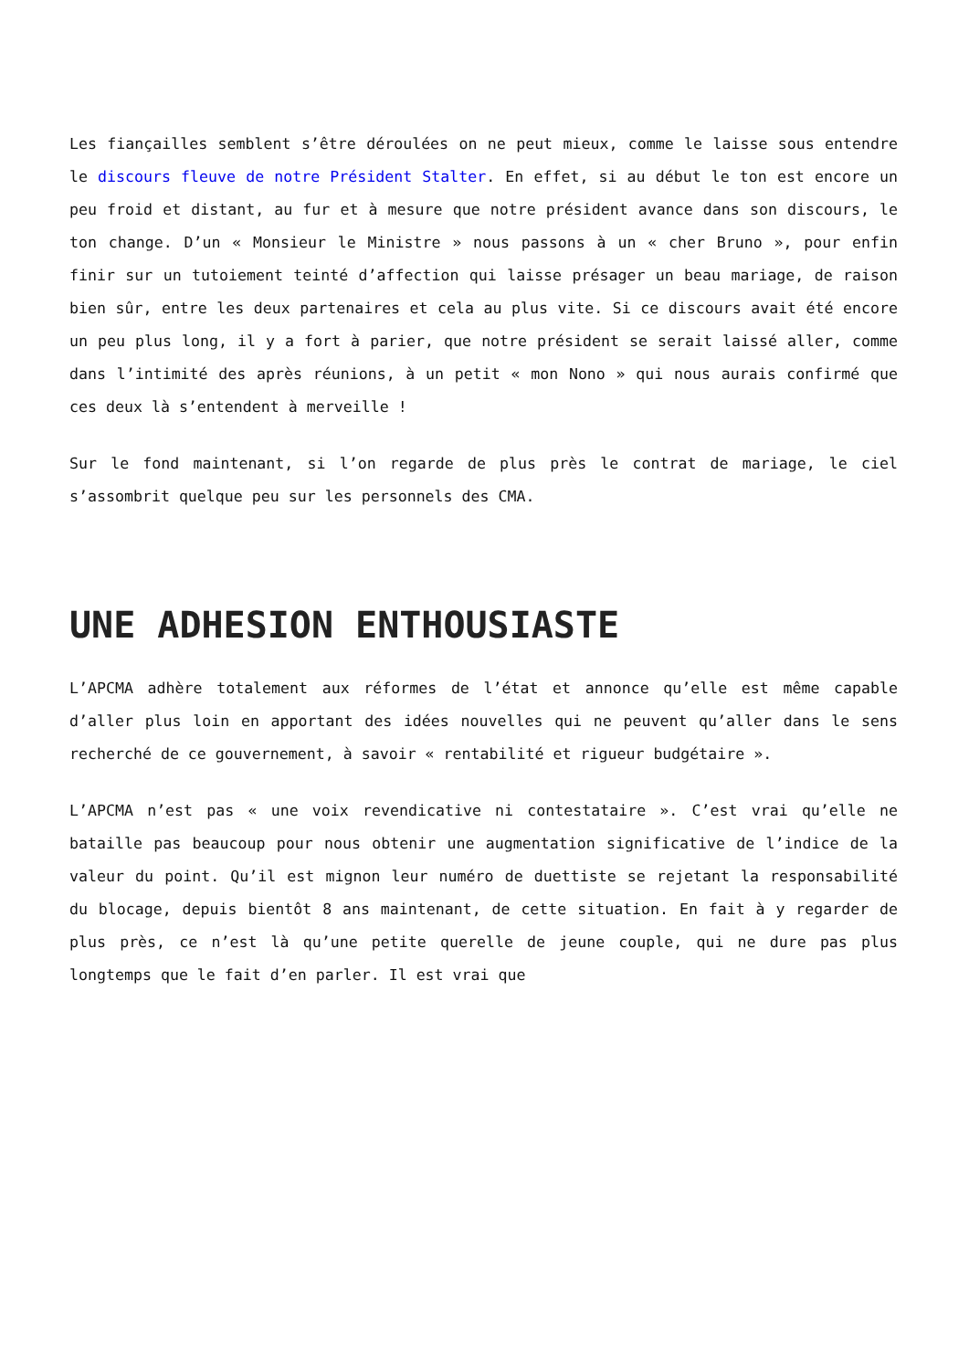Les fiançailles semblent s’être déroulées on ne peut mieux, comme le laisse sous entendre le discours fleuve de notre Président Stalter. En effet, si au début le ton est encore un peu froid et distant, au fur et à mesure que notre président avance dans son discours, le ton change. D’un « Monsieur le Ministre » nous passons à un « cher Bruno », pour enfin finir sur un tutoiement teinté d’affection qui laisse présager un beau mariage, de raison bien sûr, entre les deux partenaires et cela au plus vite. Si ce discours avait été encore un peu plus long, il y a fort à parier, que notre président se serait laissé aller, comme dans l’intimité des après réunions, à un petit « mon Nono » qui nous aurais confirmé que ces deux là s’entendent à merveille !
Sur le fond maintenant, si l’on regarde de plus près le contrat de mariage, le ciel s’assombrit quelque peu sur les personnels des CMA.
UNE ADHESION ENTHOUSIASTE
L’APCMA adhère totalement aux réformes de l’état et annonce qu’elle est même capable d’aller plus loin en apportant des idées nouvelles qui ne peuvent qu’aller dans le sens recherché de ce gouvernement, à savoir « rentabilité et rigueur budgétaire ».
L’APCMA n’est pas « une voix revendicative ni contestataire ». C’est vrai qu’elle ne bataille pas beaucoup pour nous obtenir une augmentation significative de l’indice de la valeur du point. Qu’il est mignon leur numéro de duettiste se rejetant la responsabilité du blocage, depuis bientôt 8 ans maintenant, de cette situation. En fait à y regarder de plus près, ce n’est là qu’une petite querelle de jeune couple, qui ne dure pas plus longtemps que le fait d’en parler. Il est vrai que